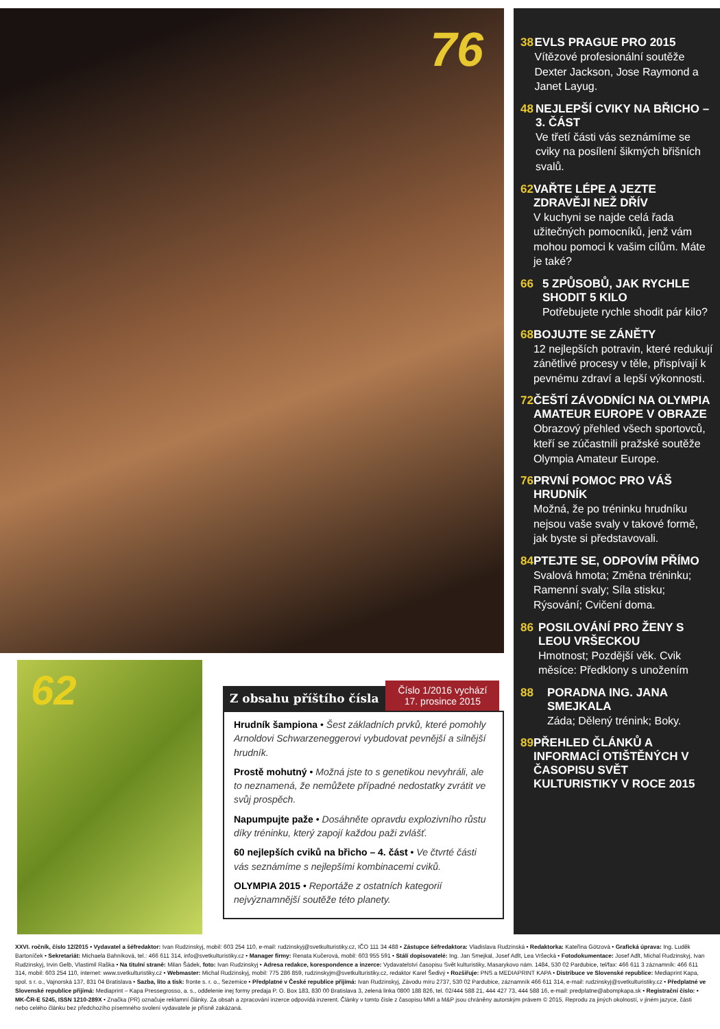76
62
Z obsahu příštího čísla
Číslo 1/2016 vychází
17. prosince 2015
Hrudník šampiona • Šest základních prvků, které pomohly Arnoldovi Schwarzeneggerovi vybudovat pevnější a silnější hrudník.
Prostě mohutný • Možná jste to s genetikou nevyhráli, ale to neznamená, že nemůžete případné nedostatky zvrátit ve svůj prospěch.
Napumpujte paže • Dosáhněte opravdu explozivního růstu díky tréninku, který zapojí každou paži zvlášť.
60 nejlepších cviků na břicho – 4. část • Ve čtvrté části vás seznámíme s nejlepšími kombinacemi cviků.
OLYMPIA 2015 • Reportáže z ostatních kategorií nejvýznamnější soutěže této planety.
38 EVLS PRAGUE PRO 2015
Vítězové profesionální soutěže Dexter Jackson, Jose Raymond a Janet Layug.
48 NEJLEPŠÍ CVIKY NA BŘICHO – 3. ČÁST
Ve třetí části vás seznámíme se cviky na posílení šikmých břišních svalů.
62 VAŘTE LÉPE A JEZTE ZDRAVĚJI NEŽ DŘÍV
V kuchyni se najde celá řada užitečných pomocníků, jenž vám mohou pomoci k vašim cílům. Máte je také?
66 5 ZPŮSOBŮ, JAK RYCHLE SHODIT 5 KILO
Potřebujete rychle shodit pár kilo?
68 BOJUJTE SE ZÁNĚTY
12 nejlepších potravin, které redukují zánětlivé procesy v těle, přispívají k pevnému zdraví a lepší výkonnosti.
72 ČEŠTÍ ZÁVODNÍCI NA OLYMPIA AMATEUR EUROPE V OBRAZE
Obrazový přehled všech sportovců, kteří se zúčastnili pražské soutěže Olympia Amateur Europe.
76 PRVNÍ POMOC PRO VÁŠ HRUDNÍK
Možná, že po tréninku hrudníku nejsou vaše svaly v takové formě, jak byste si představovali.
84 PTEJTE SE, ODPOVÍM PŘÍMO
Svalová hmota; Změna tréninku; Ramenní svaly; Síla stisku; Rýsování; Cvičení doma.
86 POSILOVÁNÍ PRO ŽENY S LEOU VRŠECKOU
Hmotnost; Pozdější věk. Cvik měsíce: Předklony s unožením
88 PORADNA ING. JANA SMEJKALA
Záda; Dělený trénink; Boky.
89 PŘEHLED ČLÁNKŮ A INFORMACÍ OTIŠTĚNÝCH V ČASOPISU SVĚT KULTURISTIKY V ROCE 2015
XXVI. ročník, číslo 12/2015 • Vydavatel a šéfredaktor: Ivan Rudzinskyj, mobil: 603 254 110, e-mail: rudzinskyj@svetkulturistiky.cz, IČO 111 34 488 • Zástupce šéfredaktora: Vladislava Rudzinská • Redaktorka: Kateřina Götzová • Grafická úprava: Ing. Luděk Bartoníček • Sekretariát: Michaela Bahníková, tel.: 466 611 314, info@svetkulturistiky.cz • Manager firmy: Renata Kučerová, mobil: 603 955 591 • Stálí dopisovatelé: Ing. Jan Smejkal, Josef Adlt, Lea Vršecká • Fotodokumentace: Josef Adlt, Michal Rudzinskyj, Ivan Rudzinskyj, Irvin Gelb, Vlastimil Raška • Na titulní straně: Milan Šádek, foto: Ivan Rudzinskyj • Adresa redakce, korespondence a inzerce: Vydavatelství časopisu Svět kulturistiky, Masarykovo nám. 1484, 530 02 Pardubice, tel/fax: 466 611 3 záznamník: 466 611 314, mobil: 603 254 110, internet: www.svetkulturistiky.cz • Webmaster: Michal Rudzinskyj, mobil: 775 286 859, rudzinskyjm@svetkulturistiky.cz, redaktor Karel Šedivý • Rozšiřuje: PNS a MEDIAPRINT KAPA • Distribuce ve Slovenské republice: Mediaprint Kapa, spol. s r. o., Vajnorská 137, 831 04 Bratislava • Sazba, lito a tisk: fronte s. r. o., Sezemice • Předplatné v České republice přijímá: Ivan Rudzinskyj, Závodu míru 2737, 530 02 Pardubice, záznamník 466 611 314, e-mail: rudzinskyj@svetkulturistiky.cz • Předplatné ve Slovenské republice přijímá: Mediaprint – Kapa Pressegrosso, a. s., oddelenie inej formy predaja P. O. Box 183, 830 00 Bratislava 3, zelená linka 0800 188 826, tel. 02/444 588 21, 444 427 73, 444 588 16, e-mail: predplatne@abompkapa.sk • Registrační číslo: • MK-ČR-E 5245, ISSN 1210-289X • Značka (PR) označuje reklamní články. Za obsah a zpracování inzerce odpovídá inzerent. Články v tomto čísle z časopisu MMI a M&P jsou chráněny autorským právem © 2015. Reprodu za jiných okolností, v jiném jazyce, části nebo celého článku bez předchozího písemného svolení vydavatele je přísně zakázaná.